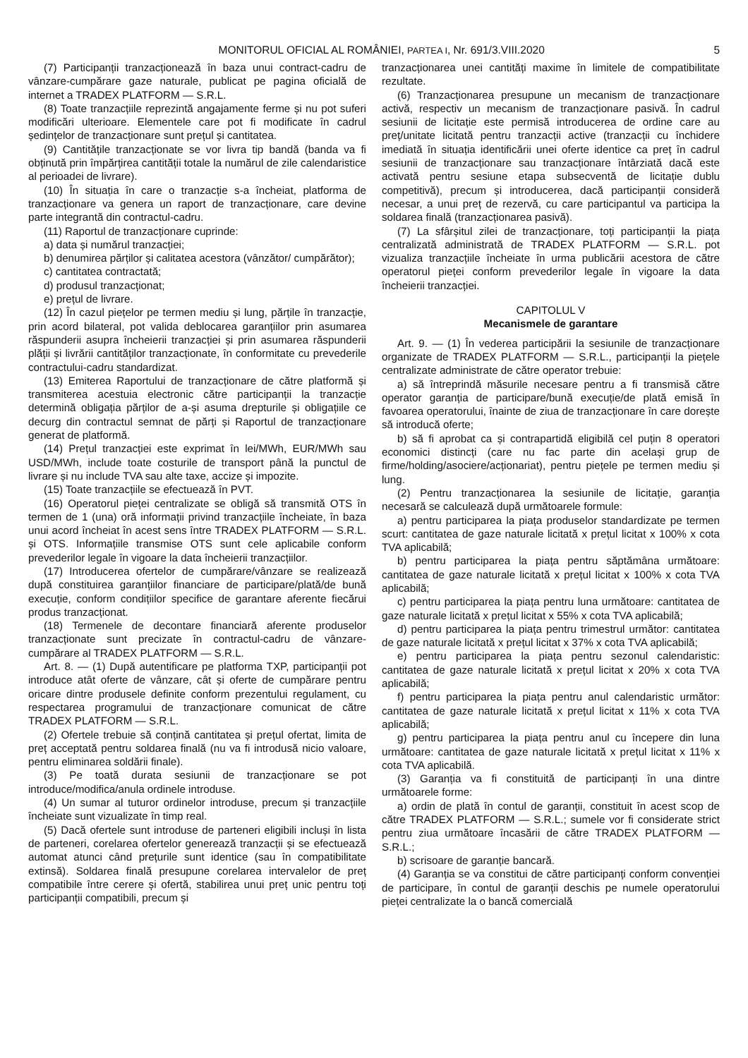MONITORUL OFICIAL AL ROMÂNIEI, PARTEA I, Nr. 691/3.VIII.2020 5
(7) Participanții tranzacționează în baza unui contract-cadru de vânzare-cumpărare gaze naturale, publicat pe pagina oficială de internet a TRADEX PLATFORM — S.R.L.
(8) Toate tranzacțiile reprezintă angajamente ferme și nu pot suferi modificări ulterioare. Elementele care pot fi modificate în cadrul ședințelor de tranzacționare sunt prețul și cantitatea.
(9) Cantitățile tranzacționate se vor livra tip bandă (banda va fi obținută prin împărțirea cantității totale la numărul de zile calendaristice al perioadei de livrare).
(10) În situația în care o tranzacție s-a încheiat, platforma de tranzacționare va genera un raport de tranzacționare, care devine parte integrantă din contractul-cadru.
(11) Raportul de tranzacționare cuprinde:
a) data și numărul tranzacției;
b) denumirea părților și calitatea acestora (vânzător/ cumpărător);
c) cantitatea contractată;
d) produsul tranzacționat;
e) prețul de livrare.
(12) În cazul piețelor pe termen mediu și lung, părțile în tranzacție, prin acord bilateral, pot valida deblocarea garanțiilor prin asumarea răspunderii asupra încheierii tranzacției și prin asumarea răspunderii plății și livrării cantităților tranzacționate, în conformitate cu prevederile contractului-cadru standardizat.
(13) Emiterea Raportului de tranzacționare de către platformă și transmiterea acestuia electronic către participanții la tranzacție determină obligația părților de a-și asuma drepturile și obligațiile ce decurg din contractul semnat de părți și Raportul de tranzacționare generat de platformă.
(14) Prețul tranzacției este exprimat în lei/MWh, EUR/MWh sau USD/MWh, include toate costurile de transport până la punctul de livrare și nu include TVA sau alte taxe, accize și impozite.
(15) Toate tranzacțiile se efectuează în PVT.
(16) Operatorul pieței centralizate se obligă să transmită OTS în termen de 1 (una) oră informații privind tranzacțiile încheiate, în baza unui acord încheiat în acest sens între TRADEX PLATFORM — S.R.L. și OTS. Informațiile transmise OTS sunt cele aplicabile conform prevederilor legale în vigoare la data încheierii tranzacțiilor.
(17) Introducerea ofertelor de cumpărare/vânzare se realizează după constituirea garanțiilor financiare de participare/plată/de bună execuție, conform condițiilor specifice de garantare aferente fiecărui produs tranzacționat.
(18) Termenele de decontare financiară aferente produselor tranzacționate sunt precizate în contractul-cadru de vânzare-cumpărare al TRADEX PLATFORM — S.R.L.
Art. 8. — (1) După autentificare pe platforma TXP, participanții pot introduce atât oferte de vânzare, cât și oferte de cumpărare pentru oricare dintre produsele definite conform prezentului regulament, cu respectarea programului de tranzacționare comunicat de către TRADEX PLATFORM — S.R.L.
(2) Ofertele trebuie să conțină cantitatea și prețul ofertat, limita de preț acceptată pentru soldarea finală (nu va fi introdusă nicio valoare, pentru eliminarea soldării finale).
(3) Pe toată durata sesiunii de tranzacționare se pot introduce/modifica/anula ordinele introduse.
(4) Un sumar al tuturor ordinelor introduse, precum și tranzacțiile încheiate sunt vizualizate în timp real.
(5) Dacă ofertele sunt introduse de parteneri eligibili incluși în lista de parteneri, corelarea ofertelor generează tranzacții și se efectuează automat atunci când prețurile sunt identice (sau în compatibilitate extinsă). Soldarea finală presupune corelarea intervalelor de preț compatibile între cerere și ofertă, stabilirea unui preț unic pentru toți participanții compatibili, precum și
tranzacționarea unei cantități maxime în limitele de compatibilitate rezultate.
(6) Tranzacționarea presupune un mecanism de tranzacționare activă, respectiv un mecanism de tranzacționare pasivă. În cadrul sesiunii de licitație este permisă introducerea de ordine care au preț/unitate licitată pentru tranzacții active (tranzacții cu închidere imediată în situația identificării unei oferte identice ca preț în cadrul sesiunii de tranzacționare sau tranzacționare întârziată dacă este activată pentru sesiune etapa subsecventă de licitație dublu competitivă), precum și introducerea, dacă participanții consideră necesar, a unui preț de rezervă, cu care participantul va participa la soldarea finală (tranzacționarea pasivă).
(7) La sfârșitul zilei de tranzacționare, toți participanții la piața centralizată administrată de TRADEX PLATFORM — S.R.L. pot vizualiza tranzacțiile încheiate în urma publicării acestora de către operatorul pieței conform prevederilor legale în vigoare la data încheierii tranzacției.
CAPITOLUL V
Mecanismele de garantare
Art. 9. — (1) În vederea participării la sesiunile de tranzacționare organizate de TRADEX PLATFORM — S.R.L., participanții la piețele centralizate administrate de către operator trebuie:
a) să întreprindă măsurile necesare pentru a fi transmisă către operator garanția de participare/bună execuție/de plată emisă în favoarea operatorului, înainte de ziua de tranzacționare în care dorește să introducă oferte;
b) să fi aprobat ca și contrapartidă eligibilă cel puțin 8 operatori economici distincți (care nu fac parte din același grup de firme/holding/asociere/acționariat), pentru piețele pe termen mediu și lung.
(2) Pentru tranzacționarea la sesiunile de licitație, garanția necesară se calculează după următoarele formule:
a) pentru participarea la piața produselor standardizate pe termen scurt: cantitatea de gaze naturale licitată x prețul licitat x 100% x cota TVA aplicabilă;
b) pentru participarea la piața pentru săptămâna următoare: cantitatea de gaze naturale licitată x prețul licitat x 100% x cota TVA aplicabilă;
c) pentru participarea la piața pentru luna următoare: cantitatea de gaze naturale licitată x prețul licitat x 55% x cota TVA aplicabilă;
d) pentru participarea la piața pentru trimestrul următor: cantitatea de gaze naturale licitată x prețul licitat x 37% x cota TVA aplicabilă;
e) pentru participarea la piața pentru sezonul calendaristic: cantitatea de gaze naturale licitată x prețul licitat x 20% x cota TVA aplicabilă;
f) pentru participarea la piața pentru anul calendaristic următor: cantitatea de gaze naturale licitată x prețul licitat x 11% x cota TVA aplicabilă;
g) pentru participarea la piața pentru anul cu începere din luna următoare: cantitatea de gaze naturale licitată x prețul licitat x 11% x cota TVA aplicabilă.
(3) Garanția va fi constituită de participanți în una dintre următoarele forme:
a) ordin de plată în contul de garanții, constituit în acest scop de către TRADEX PLATFORM — S.R.L.; sumele vor fi considerate strict pentru ziua următoare încasării de către TRADEX PLATFORM — S.R.L.;
b) scrisoare de garanție bancară.
(4) Garanția se va constitui de către participanți conform convenției de participare, în contul de garanții deschis pe numele operatorului pieței centralizate la o bancă comercială